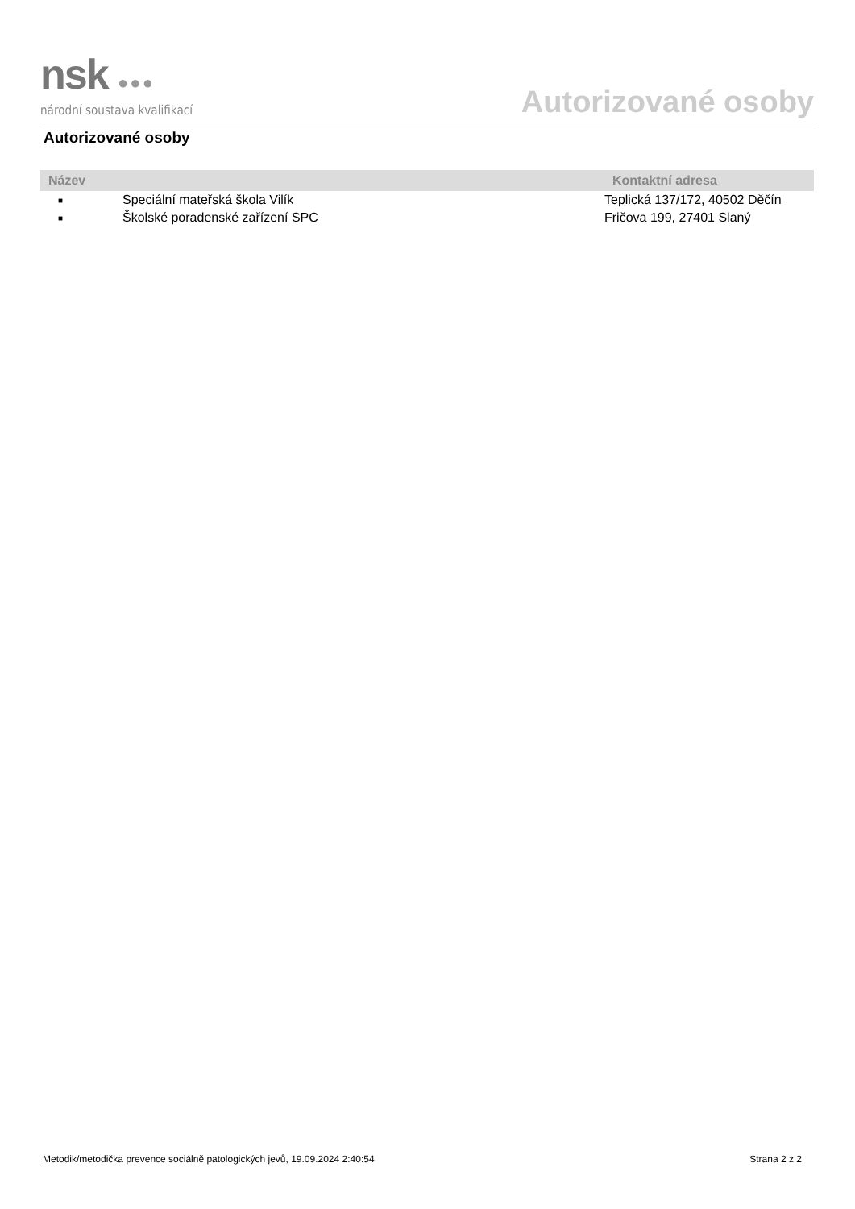nsk ●●●
národní soustava kvalifikací
Autorizované osoby
Autorizované osoby
| Název | | Kontaktní adresa |
| --- | --- | --- |
| ■ | Speciální mateřská škola Vilík | Teplická 137/172, 40502 Děčín |
| ■ | Školské poradenské zařízení SPC | Fričova 199, 27401 Slaný |
Metodik/metodička prevence sociálně patologických jevů, 19.09.2024 2:40:54 Strana 2 z 2